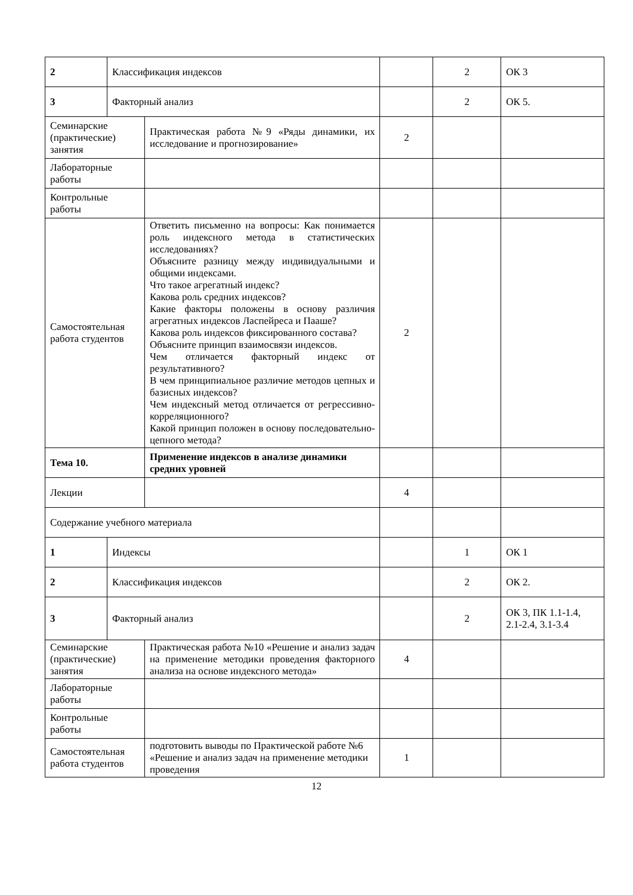| 2 | Классификация индексов | | | 2 | ОК 3 |
| 3 | Факторный анализ | | | 2 | ОК 5. |
| Семинарские (практические) занятия | | Практическая работа №9 «Ряды динамики, их исследование и прогнозирование» | 2 | | |
| Лабораторные работы | | | | | |
| Контрольные работы | | | | | |
| Самостоятельная работа студентов | | Ответить письменно на вопросы: Как понимается роль индексного метода в статистических исследованиях? Объясните разницу между индивидуальными и общими индексами. Что такое агрегатный индекс? Какова роль средних индексов? Какие факторы положены в основу различия агрегатных индексов Ласпейреса и Пааше? Какова роль индексов фиксированного состава? Объясните принцип взаимосвязи индексов. Чем отличается факторный индекс от результативного? В чем принципиальное различие методов цепных и базисных индексов? Чем индексный метод отличается от регрессивно-корреляционного? Какой принцип положен в основу последовательно-цепного метода? | 2 | | |
| Тема 10. | | Применение индексов в анализе динамики средних уровней | | | |
| Лекции | | | 4 | | |
| Содержание учебного материала | | | | | |
| 1 | Индексы | | | 1 | ОК 1 |
| 2 | Классификация индексов | | | 2 | ОК 2. |
| 3 | Факторный анализ | | | 2 | ОК 3, ПК 1.1-1.4, 2.1-2.4, 3.1-3.4 |
| Семинарские (практические) занятия | | Практическая работа №10 «Решение и анализ задач на применение методики проведения факторного анализа на основе индексного метода» | 4 | | |
| Лабораторные работы | | | | | |
| Контрольные работы | | | | | |
| Самостоятельная работа студентов | | подготовить выводы по Практической работе №6 «Решение и анализ задач на применение методики проведения | 1 | | |
12